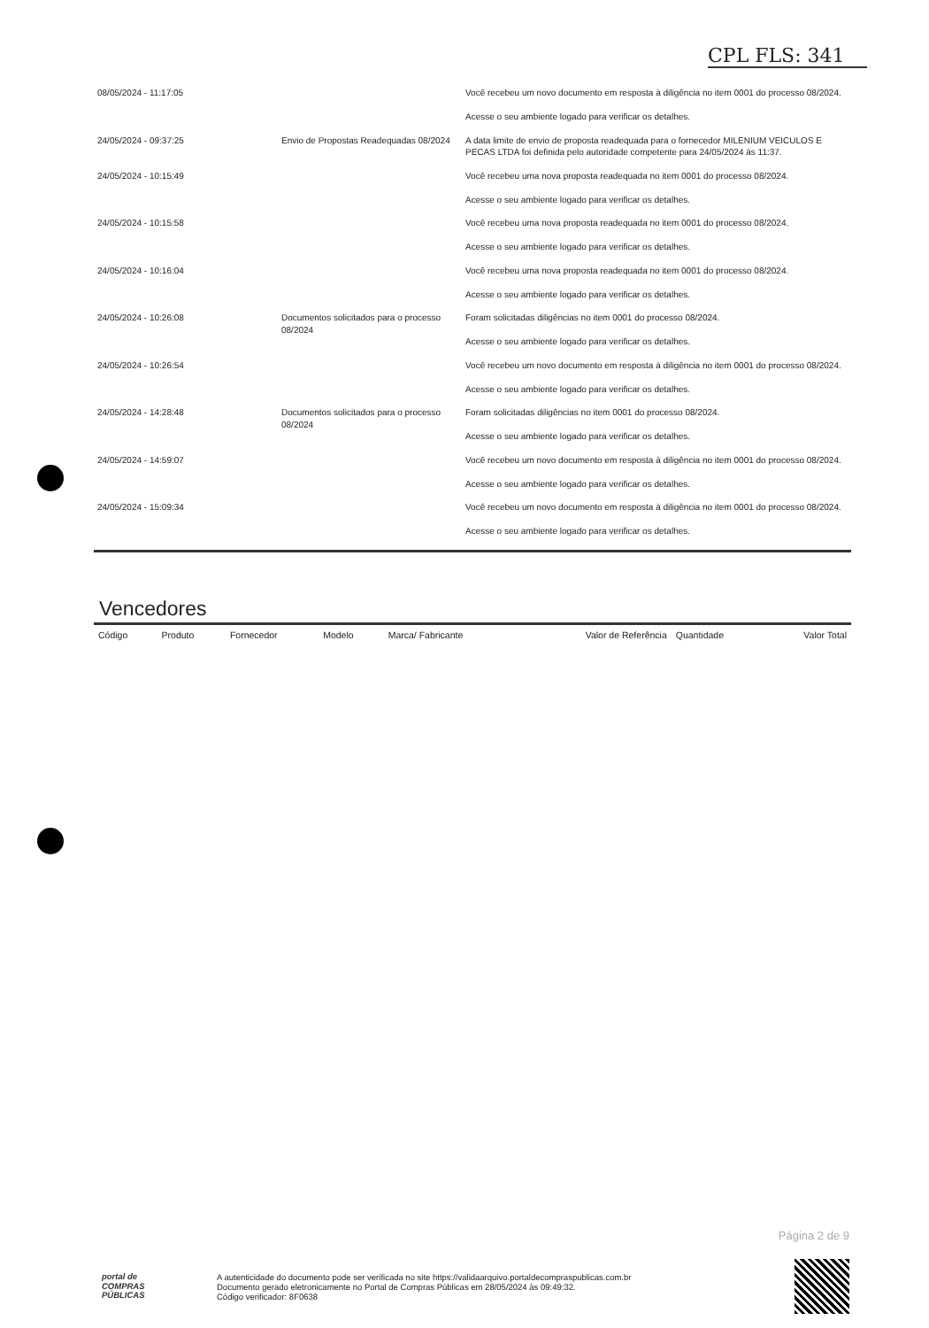CPL FLS: 341
| 08/05/2024 - 11:17:05 | | Você recebeu um novo documento em resposta à diligência no item 0001 do processo 08/2024. Acesse o seu ambiente logado para verificar os detalhes. |
| 24/05/2024 - 09:37:25 | Envio de Propostas Readequadas 08/2024 | A data limite de envio de proposta readequada para o fornecedor MILENIUM VEICULOS E PECAS LTDA foi definida pelo autoridade competente para 24/05/2024 às 11:37. |
| 24/05/2024 - 10:15:49 | | Você recebeu uma nova proposta readequada no item 0001 do processo 08/2024. Acesse o seu ambiente logado para verificar os detalhes. |
| 24/05/2024 - 10:15:58 | | Você recebeu uma nova proposta readequada no item 0001 do processo 08/2024. Acesse o seu ambiente logado para verificar os detalhes. |
| 24/05/2024 - 10:16:04 | | Você recebeu uma nova proposta readequada no item 0001 do processo 08/2024. Acesse o seu ambiente logado para verificar os detalhes. |
| 24/05/2024 - 10:26:08 | Documentos solicitados para o processo 08/2024 | Foram solicitadas diligências no item 0001 do processo 08/2024. Acesse o seu ambiente logado para verificar os detalhes. |
| 24/05/2024 - 10:26:54 | | Você recebeu um novo documento em resposta à diligência no item 0001 do processo 08/2024. Acesse o seu ambiente logado para verificar os detalhes. |
| 24/05/2024 - 14:28:48 | Documentos solicitados para o processo 08/2024 | Foram solicitadas diligências no item 0001 do processo 08/2024. Acesse o seu ambiente logado para verificar os detalhes. |
| 24/05/2024 - 14:59:07 | | Você recebeu um novo documento em resposta à diligência no item 0001 do processo 08/2024. Acesse o seu ambiente logado para verificar os detalhes. |
| 24/05/2024 - 15:09:34 | | Você recebeu um novo documento em resposta à diligência no item 0001 do processo 08/2024. Acesse o seu ambiente logado para verificar os detalhes. |
Vencedores
| Código | Produto | Fornecedor | Modelo | Marca/ Fabricante | Valor de Referência | Quantidade | Valor Total |
| --- | --- | --- | --- | --- | --- | --- | --- |
Página 2 de 9
portal de
COMPRAS
PÚBLICAS
A autenticidade do documento pode ser verificada no site https://validaarquivo.portaldecompraspublicas.com.br
Documento gerado eletronicamente no Portal de Compras Públicas em 28/05/2024 às 09:49:32.
Código verificador: 8F0638